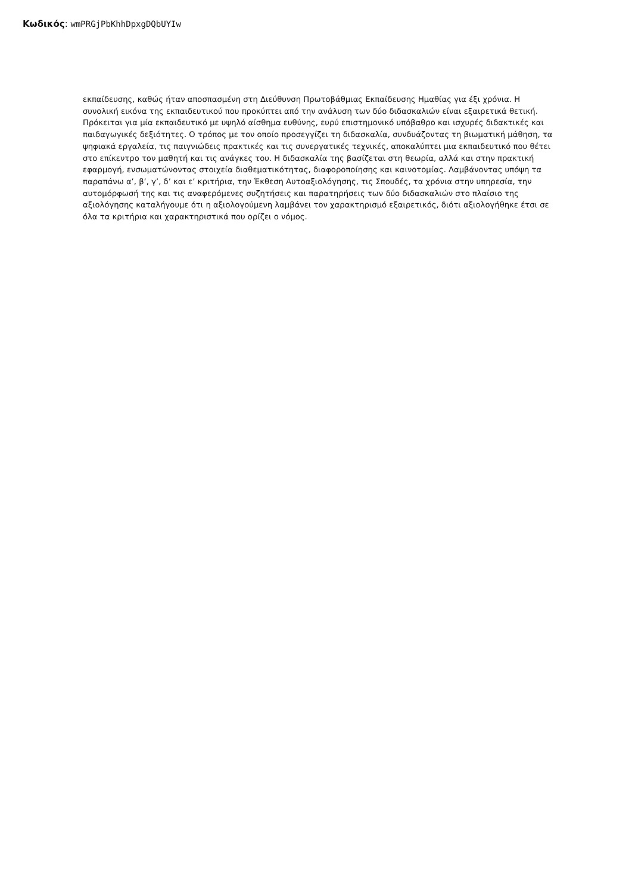Κωδικός: wmPRGjPbKhhDpxgDQbUYIw
εκπαίδευσης, καθώς ήταν αποσπασμένη στη Διεύθυνση Πρωτοβάθμιας Εκπαίδευσης Ημαθίας για έξι χρόνια. Η συνολική εικόνα της εκπαιδευτικού που προκύπτει από την ανάλυση των δύο διδασκαλιών είναι εξαιρετικά θετική. Πρόκειται για μία εκπαιδευτικό με υψηλό αίσθημα ευθύνης, ευρύ επιστημονικό υπόβαθρο και ισχυρές διδακτικές και παιδαγωγικές δεξιότητες. Ο τρόπος με τον οποίο προσεγγίζει τη διδασκαλία, συνδυάζοντας τη βιωματική μάθηση, τα ψηφιακά εργαλεία, τις παιγνιώδεις πρακτικές και τις συνεργατικές τεχνικές, αποκαλύπτει μια εκπαιδευτικό που θέτει στο επίκεντρο τον μαθητή και τις ανάγκες του. Η διδασκαλία της βασίζεται στη θεωρία, αλλά και στην πρακτική εφαρμογή, ενσωματώνοντας στοιχεία διαθεματικότητας, διαφοροποίησης και καινοτομίας. Λαμβάνοντας υπόψη τα παραπάνω α’, β’, γ’, δ’ και ε’ κριτήρια, την Έκθεση Αυτοαξιολόγησης, τις Σπουδές, τα χρόνια στην υπηρεσία, την αυτομόρφωσή της και τις αναφερόμενες συζητήσεις και παρατηρήσεις των δύο διδασκαλιών στο πλαίσιο της αξιολόγησης καταλήγουμε ότι η αξιολογούμενη λαμβάνει τον χαρακτηρισμό εξαιρετικός, διότι αξιολογήθηκε έτσι σε όλα τα κριτήρια και χαρακτηριστικά που ορίζει ο νόμος.